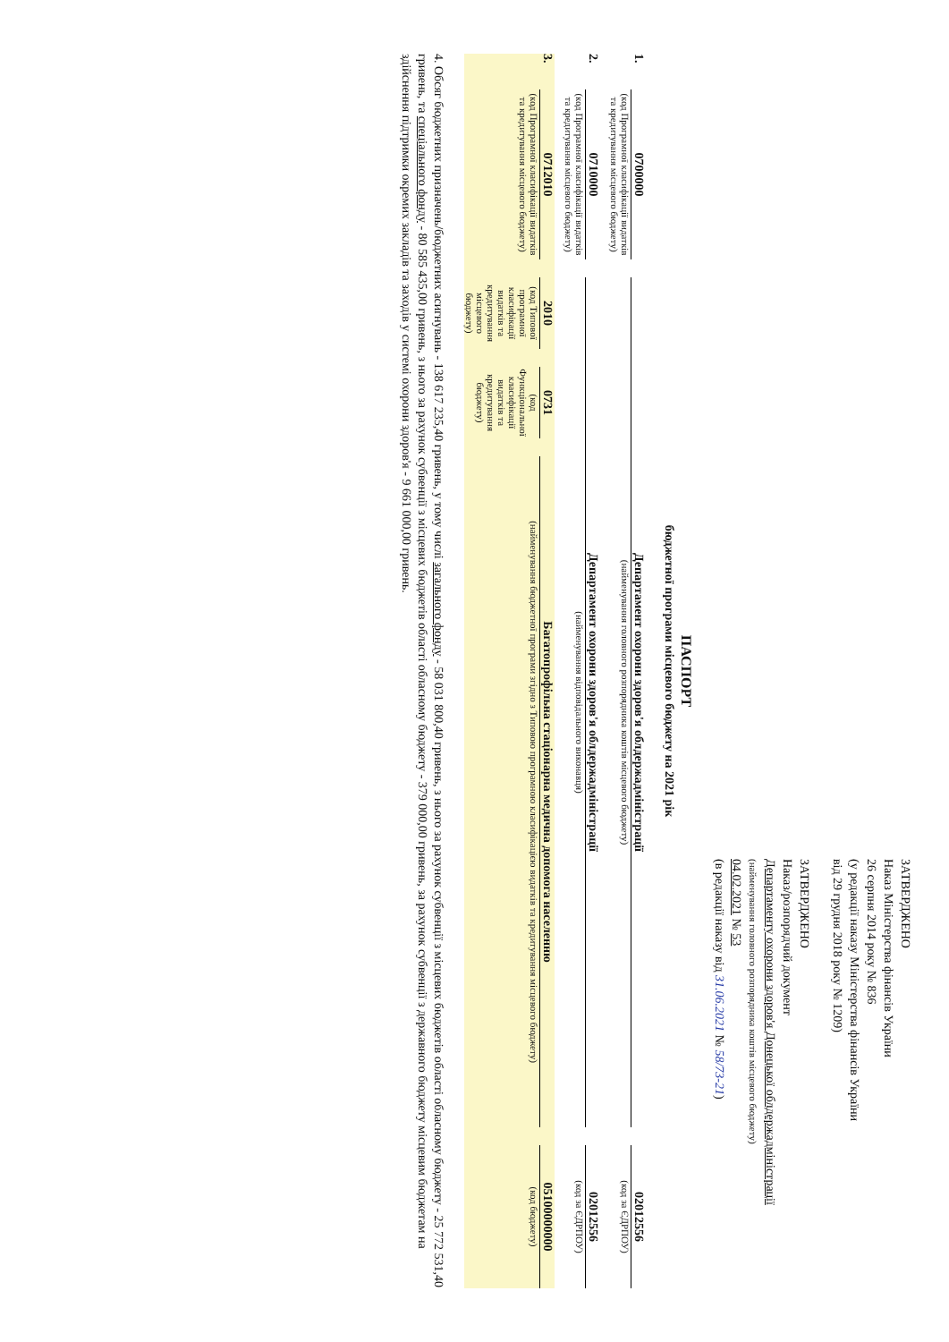ЗАТВЕРДЖЕНО
Наказ Міністерства фінансів України
26 серпня 2014 року № 836
(у редакції наказу Міністерства фінансів України
від 29 грудня 2018 року № 1209)
ЗАТВЕРДЖЕНО
Наказ/розпорядчий документ
Департаменту охорони здоров'я Донецької облдержадміністрації
(найменування головного розпорядника коштів місцевого бюджету)
04.02.2021 № 53
(в редакції наказу від 31.06.2021 № 58/73-21)
ПАСПОРТ
бюджетної програми місцевого бюджету на 2021 рік
1.
0700000
(код Програмної класифікації видатків та кредитування місцевого бюджету)
Департамент охорони здоров'я облдержадміністрації
(найменування головного розпорядника коштів місцевого бюджету)
02012556
(код за ЄДРПОУ)
2.
0710000
(код Програмної класифікації видатків та кредитування місцевого бюджету)
Департамент охорони здоров'я облдержадміністрації
(найменування відповідального виконавця)
02012556
(код за ЄДРПОУ)
3.
0712010
(код Програмної класифікації видатків та кредитування місцевого бюджету)
2010
(код Типової програмної класифікації видатків та кредитування місцевого бюджету)
0731
(код Функціональної класифікації видатків та кредитування бюджету)
Багатопрофільна стаціонарна медична допомога населенню
(найменування бюджетної програми згідно з Типовою програмною класифікацією видатків та кредитування місцевого бюджету)
05100000000
(код бюджету)
4. Обсяг бюджетних призначень/бюджетних асигнувань - 138 617 235,40 гривень, у тому числі загального фонду - 58 031 800,40 гривень, з нього за рахунок субвенції з місцевих бюджетів області обласному бюджету - 25 772 531,40 гривень, та спеціального фонду - 80 585 435,00 гривень, з нього за рахунок субвенції з місцевих бюджетів області обласному бюджету - 379 000,00 гривень, за рахунок субвенції з державного бюджету місцевим бюджетам на здійснення підтримки окремих закладів та заходів у системі охорони здоров'я - 9 661 000,00 гривень.